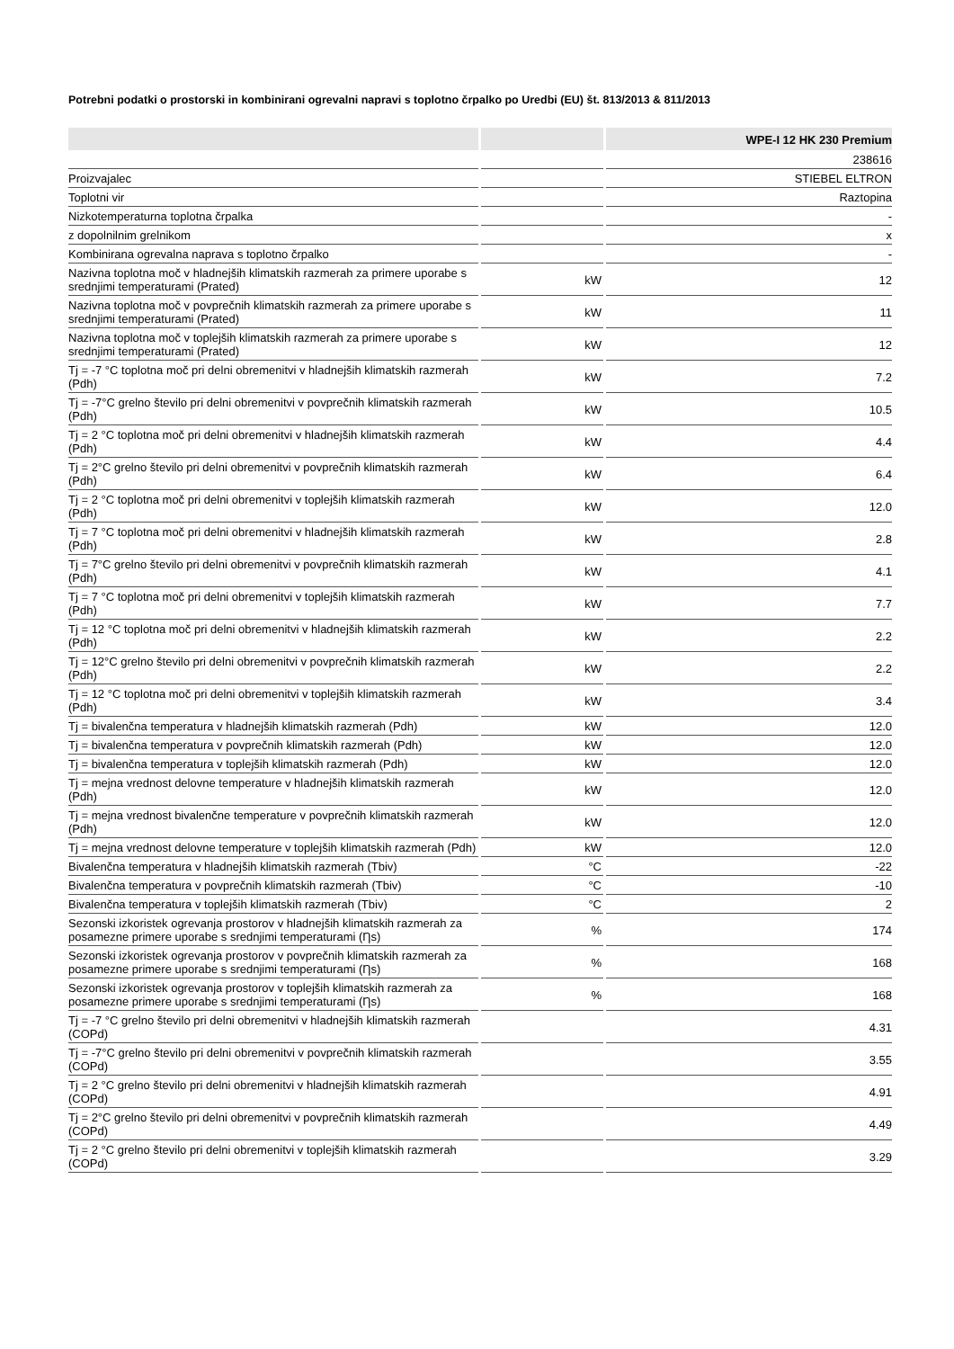Potrebni podatki o prostorski in kombinirani ogrevalni napravi s toplotno črpalko po Uredbi (EU) št. 813/2013 & 811/2013
| | | WPE-I 12 HK 230 Premium |
| --- | --- | --- |
| | | 238616 |
| Proizvajalec | | STIEBEL ELTRON |
| Toplotni vir | | Raztopina |
| Nizkotemperaturna toplotna črpalka | | - |
| z dopolnilnim grelnikom | | x |
| Kombinirana ogrevalna naprava s toplotno črpalko | | - |
| Nazivna toplotna moč v hladnejših klimatskih razmerah za primere uporabe s srednjimi temperaturami (Prated) | kW | 12 |
| Nazivna toplotna moč v povprečnih klimatskih razmerah za primere uporabe s srednjimi temperaturami (Prated) | kW | 11 |
| Nazivna toplotna moč v toplejših klimatskih razmerah za primere uporabe s srednjimi temperaturami (Prated) | kW | 12 |
| Tj = -7 °C toplotna moč pri delni obremenitvi v hladnejših klimatskih razmerah (Pdh) | kW | 7.2 |
| Tj = -7°C grelno število pri delni obremenitvi v povprečnih klimatskih razmerah (Pdh) | kW | 10.5 |
| Tj = 2 °C toplotna moč pri delni obremenitvi v hladnejših klimatskih razmerah (Pdh) | kW | 4.4 |
| Tj = 2°C grelno število pri delni obremenitvi v povprečnih klimatskih razmerah (Pdh) | kW | 6.4 |
| Tj = 2 °C toplotna moč pri delni obremenitvi v toplejših klimatskih razmerah (Pdh) | kW | 12.0 |
| Tj = 7 °C toplotna moč pri delni obremenitvi v hladnejših klimatskih razmerah (Pdh) | kW | 2.8 |
| Tj = 7°C grelno število pri delni obremenitvi v povprečnih klimatskih razmerah (Pdh) | kW | 4.1 |
| Tj = 7 °C toplotna moč pri delni obremenitvi v toplejših klimatskih razmerah (Pdh) | kW | 7.7 |
| Tj = 12 °C toplotna moč pri delni obremenitvi v hladnejših klimatskih razmerah (Pdh) | kW | 2.2 |
| Tj = 12°C grelno število pri delni obremenitvi v povprečnih klimatskih razmerah (Pdh) | kW | 2.2 |
| Tj = 12 °C toplotna moč pri delni obremenitvi v toplejših klimatskih razmerah (Pdh) | kW | 3.4 |
| Tj = bivalenčna temperatura v hladnejših klimatskih razmerah (Pdh) | kW | 12.0 |
| Tj = bivalenčna temperatura v povprečnih klimatskih razmerah (Pdh) | kW | 12.0 |
| Tj = bivalenčna temperatura v toplejših klimatskih razmerah (Pdh) | kW | 12.0 |
| Tj = mejna vrednost delovne temperature v hladnejših klimatskih razmerah (Pdh) | kW | 12.0 |
| Tj = mejna vrednost bivalenčne temperature v povprečnih klimatskih razmerah (Pdh) | kW | 12.0 |
| Tj = mejna vrednost delovne temperature v toplejših klimatskih razmerah (Pdh) | kW | 12.0 |
| Bivalenčna temperatura v hladnejših klimatskih razmerah (Tbiv) | °C | -22 |
| Bivalenčna temperatura v povprečnih klimatskih razmerah (Tbiv) | °C | -10 |
| Bivalenčna temperatura v toplejših klimatskih razmerah (Tbiv) | °C | 2 |
| Sezonski izkoristek ogrevanja prostorov v hladnejših klimatskih razmerah za posamezne primere uporabe s srednjimi temperaturami (Ƞs) | % | 174 |
| Sezonski izkoristek ogrevanja prostorov v povprečnih klimatskih razmerah za posamezne primere uporabe s srednjimi temperaturami (Ƞs) | % | 168 |
| Sezonski izkoristek ogrevanja prostorov v toplejših klimatskih razmerah za posamezne primere uporabe s srednjimi temperaturami (Ƞs) | % | 168 |
| Tj = -7 °C grelno število pri delni obremenitvi v hladnejših klimatskih razmerah (COPd) | | 4.31 |
| Tj = -7°C grelno število pri delni obremenitvi v povprečnih klimatskih razmerah (COPd) | | 3.55 |
| Tj = 2 °C grelno število pri delni obremenitvi v hladnejših klimatskih razmerah (COPd) | | 4.91 |
| Tj = 2°C grelno število pri delni obremenitvi v povprečnih klimatskih razmerah (COPd) | | 4.49 |
| Tj = 2 °C grelno število pri delni obremenitvi v toplejših klimatskih razmerah (COPd) | | 3.29 |